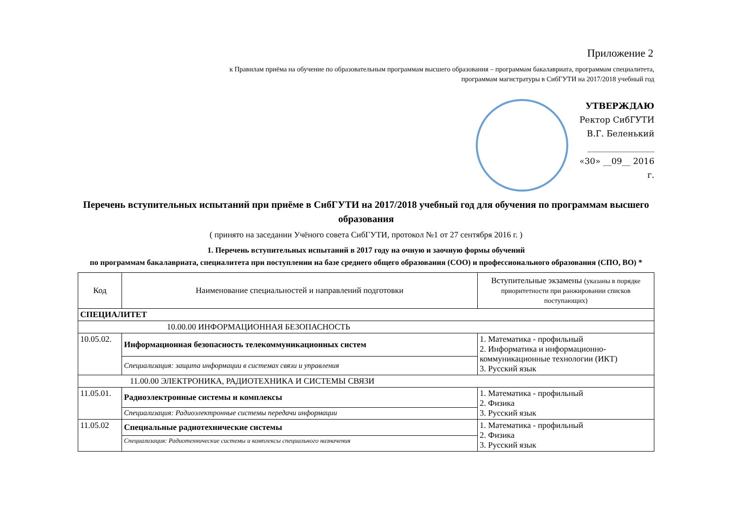Приложение 2
к Правилам приёма на обучение по образовательным программам высшего образования – программам бакалавриата, программам специалитета,
программам магистратуры в СибГУТИ на 2017/2018 учебный год
УТВЕРЖДАЮ
Ректор СибГУТИ
В.Г. Беленький
________________
«30» __09__ 2016 г.
Перечень вступительных испытаний при приёме в СибГУТИ на 2017/2018 учебный год для обучения по программам высшего образования
( принято на заседании Учёного совета СибГУТИ, протокол №1 от 27 сентября 2016 г. )
1. Перечень вступительных испытаний в 2017 году на очную и заочную формы обучений
по программам бакалавриата, специалитета при поступлении на базе среднего общего образования (СОО) и профессионального образования (СПО, ВО) *
| Код | Наименование специальностей и направлений подготовки | Вступительные экзамены (указаны в порядке приоритетности при ранжировании списков поступающих) |
| --- | --- | --- |
| СПЕЦИАЛИТЕТ | | |
| 10.00.00 ИНФОРМАЦИОННАЯ БЕЗОПАСНОСТЬ | | |
| 10.05.02. | Информационная безопасность телекоммуникационных систем | 1. Математика - профильный 2. Информатика и информационно-коммуникационные технологии (ИКТ) 3. Русский язык |
| | Специализация: защита информации в системах связи и управления | |
| 11.00.00 ЭЛЕКТРОНИКА, РАДИОТЕХНИКА И СИСТЕМЫ СВЯЗИ | | |
| 11.05.01. | Радиоэлектронные системы и комплексы | 1. Математика - профильный 2. Физика 3. Русский язык |
| | Специализация: Радиоэлектронные системы передачи информации | |
| 11.05.02 | Специальные радиотехнические системы | 1. Математика - профильный 2. Физика 3. Русский язык |
| | Специализация: Радиотехнические системы и комплексы специального назначения | |